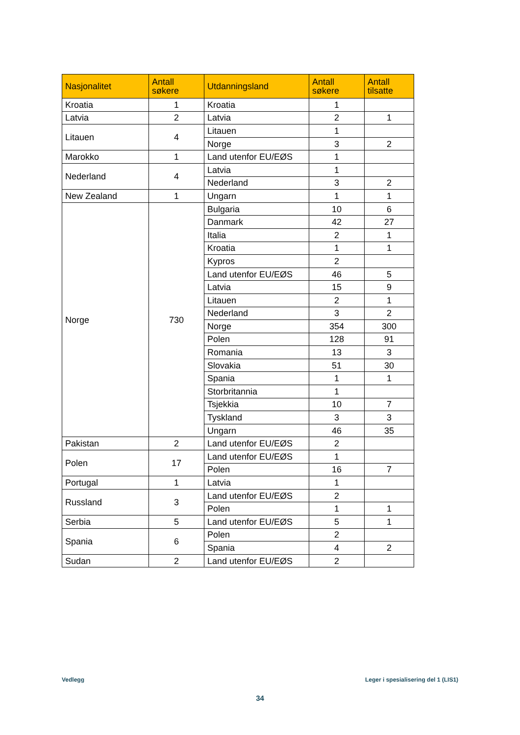| Nasjonalitet | Antall søkere | Utdanningsland | Antall søkere | Antall tilsatte |
| --- | --- | --- | --- | --- |
| Kroatia | 1 | Kroatia | 1 | |
| Latvia | 2 | Latvia | 2 | 1 |
| Litauen | 4 | Litauen | 1 | |
| | | Norge | 3 | 2 |
| Marokko | 1 | Land utenfor EU/EØS | 1 | |
| Nederland | 4 | Latvia | 1 | |
| | | Nederland | 3 | 2 |
| New Zealand | 1 | Ungarn | 1 | 1 |
| Norge | 730 | Bulgaria | 10 | 6 |
| | | Danmark | 42 | 27 |
| | | Italia | 2 | 1 |
| | | Kroatia | 1 | 1 |
| | | Kypros | 2 | |
| | | Land utenfor EU/EØS | 46 | 5 |
| | | Latvia | 15 | 9 |
| | | Litauen | 2 | 1 |
| | | Nederland | 3 | 2 |
| | | Norge | 354 | 300 |
| | | Polen | 128 | 91 |
| | | Romania | 13 | 3 |
| | | Slovakia | 51 | 30 |
| | | Spania | 1 | 1 |
| | | Storbritannia | 1 | |
| | | Tsjekkia | 10 | 7 |
| | | Tyskland | 3 | 3 |
| | | Ungarn | 46 | 35 |
| Pakistan | 2 | Land utenfor EU/EØS | 2 | |
| Polen | 17 | Land utenfor EU/EØS | 1 | |
| | | Polen | 16 | 7 |
| Portugal | 1 | Latvia | 1 | |
| Russland | 3 | Land utenfor EU/EØS | 2 | |
| | | Polen | 1 | 1 |
| Serbia | 5 | Land utenfor EU/EØS | 5 | 1 |
| Spania | 6 | Polen | 2 | |
| | | Spania | 4 | 2 |
| Sudan | 2 | Land utenfor EU/EØS | 2 | |
Vedlegg
Leger i spesialisering del 1 (LIS1)
34